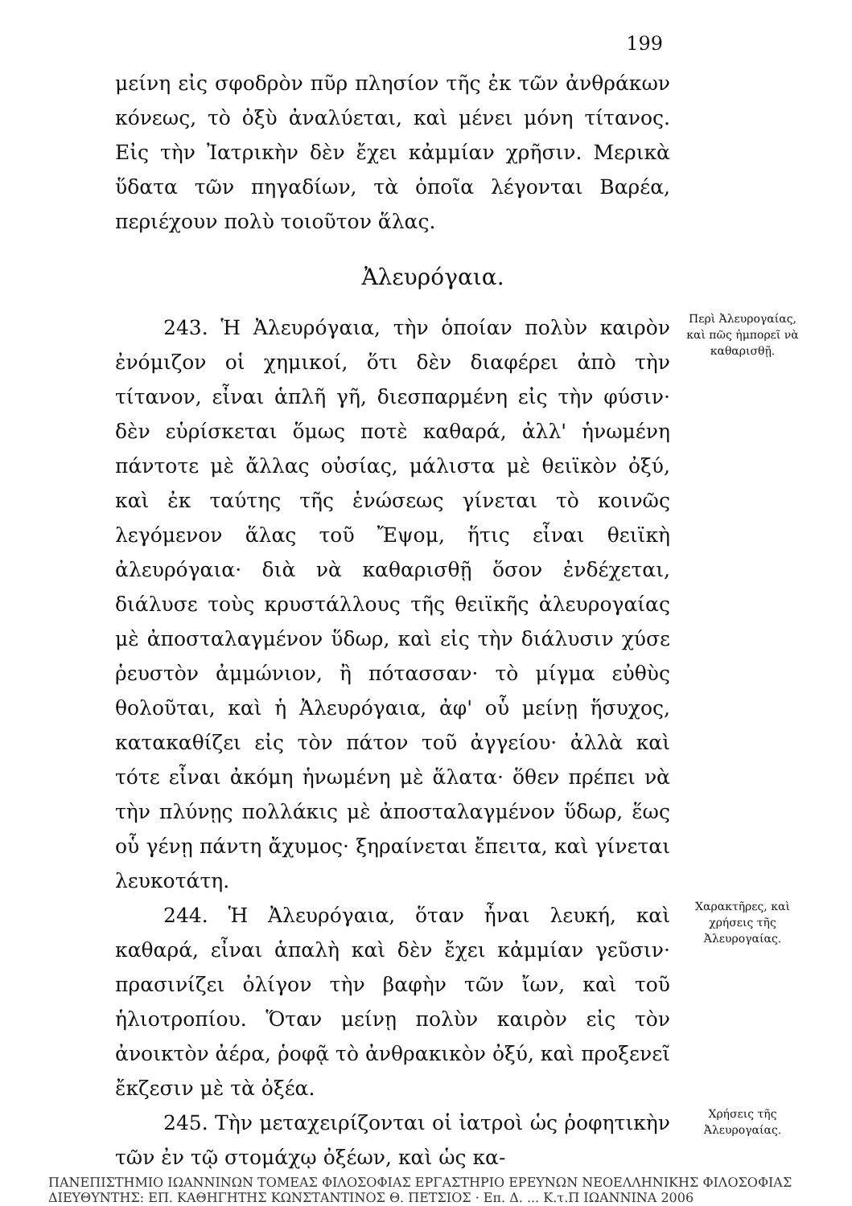199
μείνη εἰς σφοδρὸν πῦρ πλησίον τῆς ἐκ τῶν ἀνθράκων κόνεως, τὸ ὀξὺ ἀναλύεται, καὶ μένει μόνη τίτανος. Εἰς τὴν Ἰατρικὴν δὲν ἔχει κἀμμίαν χρῆσιν. Μερικὰ ὕδατα τῶν πηγαδίων, τὰ ὁποῖα λέγονται Βαρέα, περιέχουν πολὺ τοιοῦτον ἅλας.
Ἀλευρόγαια.
243. Ἡ Ἀλευρόγαια, τὴν ὁποίαν πολὺν καιρὸν ἐνόμιζον οἱ χημικοί, ὅτι δὲν διαφέρει ἀπὸ τὴν τίτανον, εἶναι ἁπλῆ γῆ, διεσπαρμένη εἰς τὴν φύσιν· δὲν εὑρίσκεται ὅμως ποτὲ καθαρά, ἀλλ' ἡνωμένη πάντοτε μὲ ἄλλας οὐσίας, μάλιστα μὲ θειϊκὸν ὀξύ, καὶ ἐκ ταύτης τῆς ἑνώσεως γίνεται τὸ κοινῶς λεγόμενον ἅλας τοῦ Ἔψομ, ἥτις εἶναι θειϊκὴ ἀλευρόγαια· διὰ νὰ καθαρισθῇ ὅσον ἐνδέχεται, διάλυσε τοὺς κρυστάλλους τῆς θειϊκῆς ἀλευρογαίας μὲ ἀποσταλαγμένον ὕδωρ, καὶ εἰς τὴν διάλυσιν χύσε ῥευστὸν ἀμμώνιον, ἢ πότασσαν· τὸ μίγμα εὐθὺς θολοῦται, καὶ ἡ Ἀλευρόγαια, ἀφ' οὗ μείνῃ ἥσυχος, κατακαθίζει εἰς τὸν πάτον τοῦ ἀγγείου· ἀλλὰ καὶ τότε εἶναι ἀκόμη ἡνωμένη μὲ ἅλατα· ὅθεν πρέπει νὰ τὴν πλύνῃς πολλάκις μὲ ἀποσταλαγμένον ὕδωρ, ἕως οὗ γένῃ πάντη ἄχυμος· ξηραίνεται ἔπειτα, καὶ γίνεται λευκοτάτη.
Περὶ Ἀλευρογαίας, καὶ πῶς ἠμπορεῖ νὰ καθαρισθῇ.
244. Ἡ Ἀλευρόγαια, ὅταν ἦναι λευκή, καὶ καθαρά, εἶναι ἁπαλὴ καὶ δὲν ἔχει κἀμμίαν γεῦσιν· πρασινίζει ὀλίγον τὴν βαφὴν τῶν ἴων, καὶ τοῦ ἡλιοτροπίου. Ὅταν μείνῃ πολὺν καιρὸν εἰς τὸν ἀνοικτὸν ἀέρα, ῥοφᾷ τὸ ἀνθρακικὸν ὀξύ, καὶ προξενεῖ ἔκζεσιν μὲ τὰ ὀξέα.
Χαρακτῆρες, καὶ χρήσεις τῆς Ἀλευρογαίας.
245. Τὴν μεταχειρίζονται οἱ ἰατροὶ ὡς ῥοφητικὴν τῶν ἐν τῷ στομάχῳ ὀξέων, καὶ ὡς κα-
Χρήσεις τῆς Ἀλευρογαίας.
ΠΑΝΕΠΙΣΤΗΜΙΟ ΙΩΑΝΝΙΝΩΝ ΤΟΜΕΑΣ ΦΙΛΟΣΟΦΙΑΣ ΕΡΓΑΣΤΗΡΙΟ ΕΡΕΥΝΩΝ ΝΕΟΕΛΛΗΝΙΚΗΣ ΦΙΛΟΣΟΦΙΑΣ ΔΙΕΥΘΥΝΤΗΣ: ΕΠ. ΚΑΘΗΓΗΤΗΣ ΚΩΝΣΤΑΝΤΙΝΟΣ Θ. ΠΕΤΣΙΟΣ · Επ. Δ. ... Κ.τ.Π ΙΩΑΝΝΙΝΑ 2006